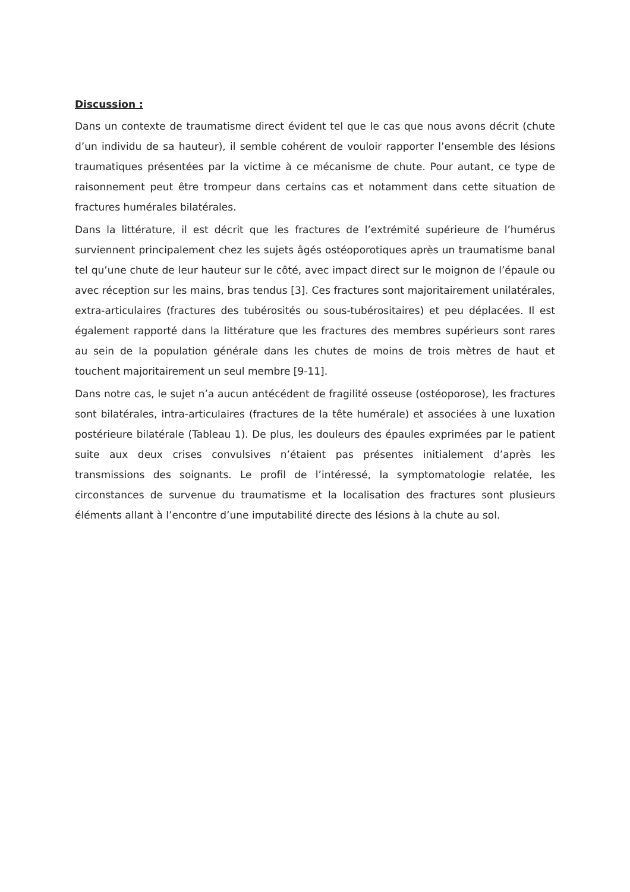Discussion :
Dans un contexte de traumatisme direct évident tel que le cas que nous avons décrit (chute d’un individu de sa hauteur), il semble cohérent de vouloir rapporter l’ensemble des lésions traumatiques présentées par la victime à ce mécanisme de chute. Pour autant, ce type de raisonnement peut être trompeur dans certains cas et notamment dans cette situation de fractures humérales bilatérales.
Dans la littérature, il est décrit que les fractures de l’extrémité supérieure de l’humérus surviennent principalement chez les sujets âgés ostéoporotiques après un traumatisme banal tel qu’une chute de leur hauteur sur le côté, avec impact direct sur le moignon de l’épaule ou avec réception sur les mains, bras tendus [3]. Ces fractures sont majoritairement unilatérales, extra-articulaires (fractures des tubérosités ou sous-tubérositaires) et peu déplacées. Il est également rapporté dans la littérature que les fractures des membres supérieurs sont rares au sein de la population générale dans les chutes de moins de trois mètres de haut et touchent majoritairement un seul membre [9-11].
Dans notre cas, le sujet n’a aucun antécédent de fragilité osseuse (ostéoporose), les fractures sont bilatérales, intra-articulaires (fractures de la tête humérale) et associées à une luxation postérieure bilatérale (Tableau 1). De plus, les douleurs des épaules exprimées par le patient suite aux deux crises convulsives n’étaient pas présentes initialement d’après les transmissions des soignants. Le profil de l’intéressé, la symptomatologie relatée, les circonstances de survenue du traumatisme et la localisation des fractures sont plusieurs éléments allant à l’encontre d’une imputabilité directe des lésions à la chute au sol.